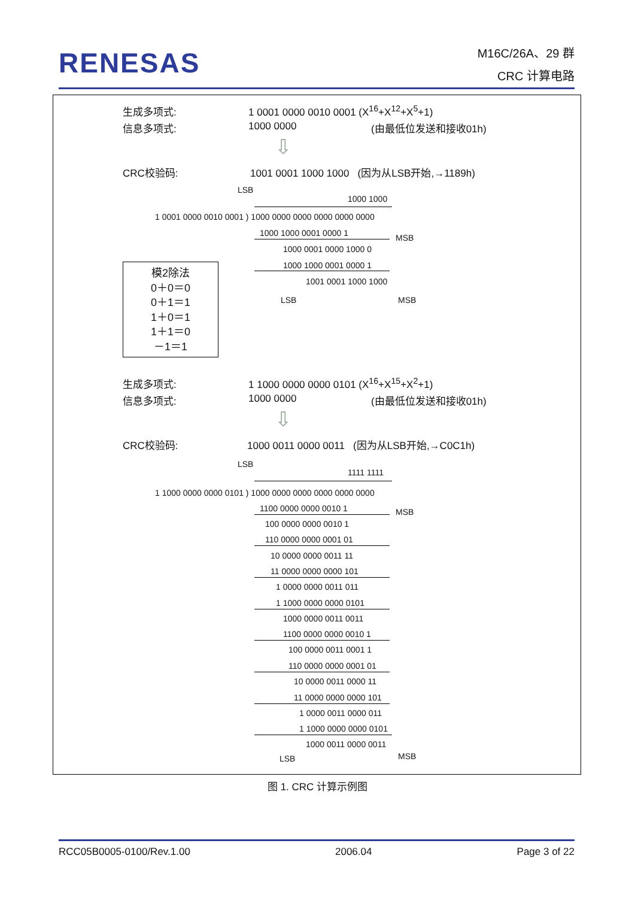RENESAS
M16C/26A、29 群
CRC 计算电路
生成多项式: 1 0001 0000 0010 0001 (X<sup>16</sup>+X<sup>12</sup>+X<sup>5</sup>+1)
信息多项式: 1000 0000 (由最低位发送和接收01h)
⇩
CRC校验码: 1001 0001 1000 1000 (因为从LSB开始,→1189h)
LSB
1000 1000
1 0001 0000 0010 0001 ) 1000 0000 0000 0000 0000 0000
1000 1000 0001 0000 1 MSB
1000 0001 0000 1000 0
1000 1000 0001 0000 1
1001 0001 1000 1000
LSB MSB
模2除法
0＋0＝0
0＋1＝1
1＋0＝1
1＋1＝0
－1＝1
生成多项式: 1 1000 0000 0000 0101 (X<sup>16</sup>+X<sup>15</sup>+X<sup>2</sup>+1)
信息多项式: 1000 0000 (由最低位发送和接收01h)
⇩
CRC校验码: 1000 0011 0000 0011 (因为从LSB开始,→C0C1h)
LSB
1111 1111
1 1000 0000 0000 0101 ) 1000 0000 0000 0000 0000 0000
1100 0000 0000 0010 1 MSB
100 0000 0000 0010 1
110 0000 0000 0001 01
10 0000 0000 0011 11
11 0000 0000 0000 101
1 0000 0000 0011 011
1 1000 0000 0000 0101
1000 0000 0011 0011
1100 0000 0000 0010 1
100 0000 0011 0001 1
110 0000 0000 0001 01
10 0000 0011 0000 11
11 0000 0000 0000 101
1 0000 0011 0000 011
1 1000 0000 0000 0101
1000 0011 0000 0011
LSB MSB
图 1. CRC 计算示例图
RCC05B0005-0100/Rev.1.00 2006.04 Page 3 of 22